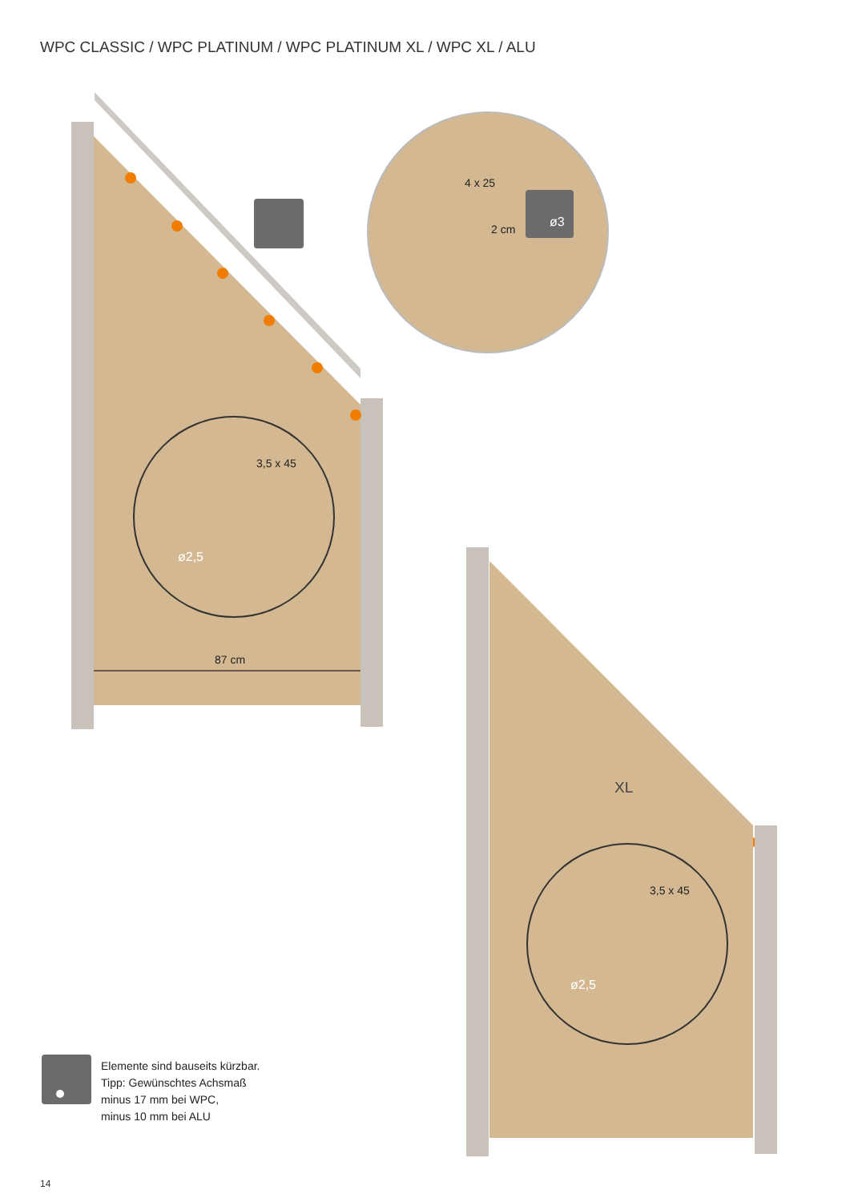WPC CLASSIC / WPC PLATINUM / WPC PLATINUM XL / WPC XL / ALU
4 x 25
2 cm ø3
3,5 x 45
ø2,5
87 cm
XL
3,5 x 45
ø2,5
Elemente sind bauseits kürzbar.
Tipp: Gewünschtes Achsmaß
minus 17 mm bei WPC,
minus 10 mm bei ALU
14